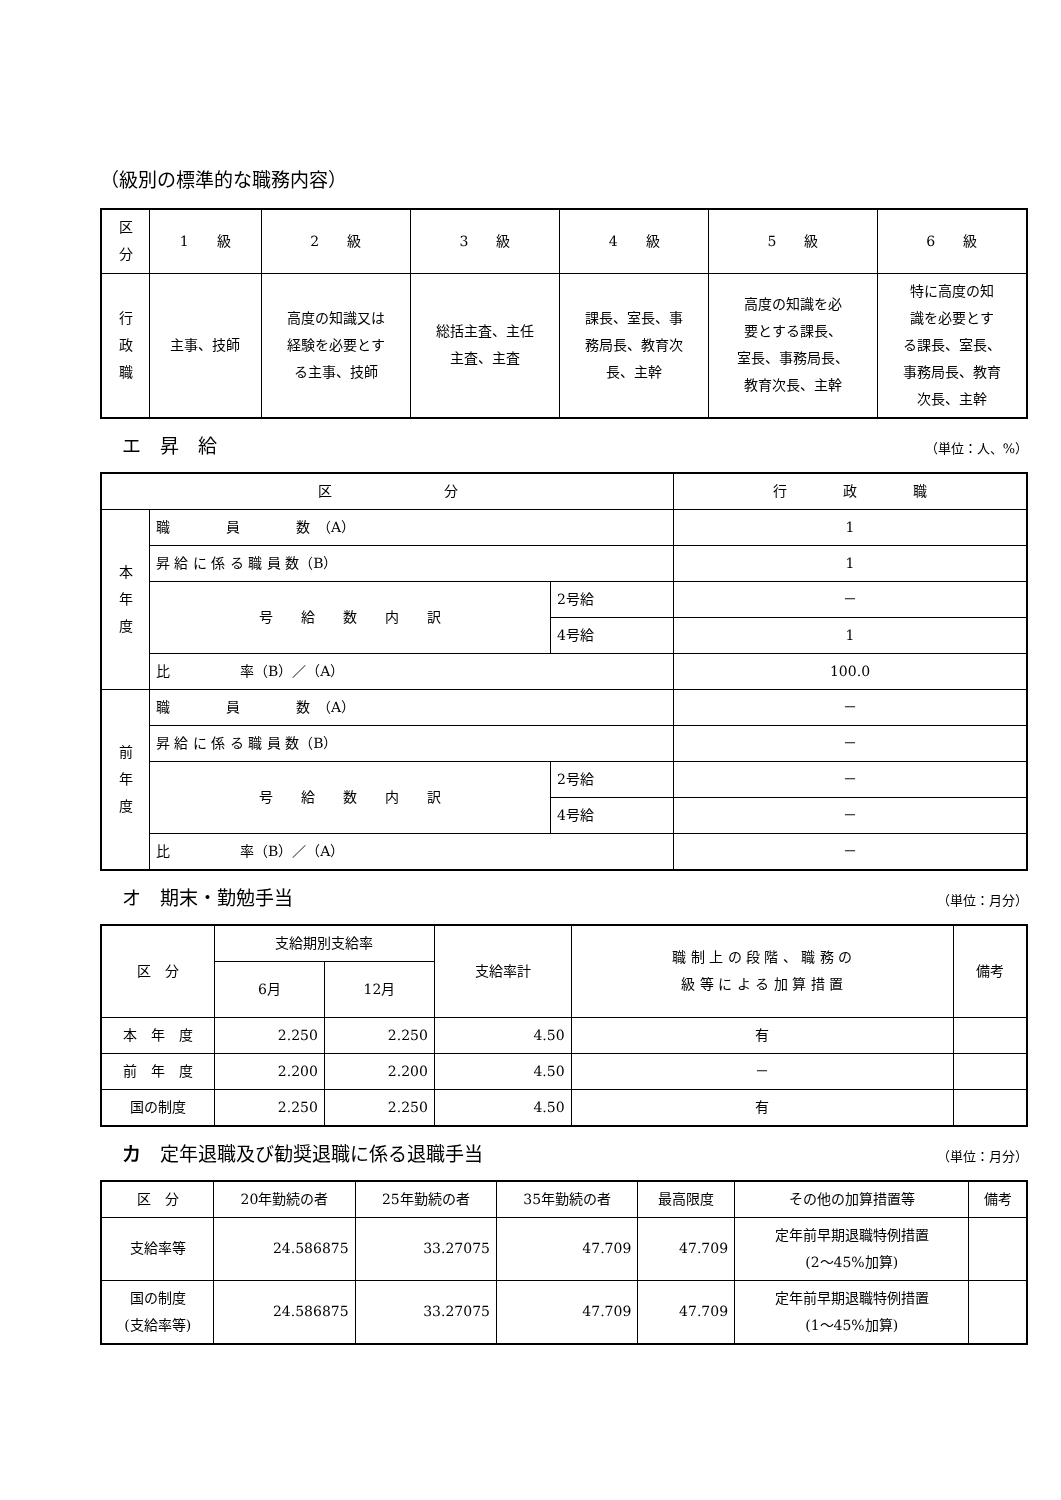（級別の標準的な職務内容）
| 区 分 | 1 級 | 2 級 | 3 級 | 4 級 | 5 級 | 6 級 |
| --- | --- | --- | --- | --- | --- | --- |
| 行 政 職 | 主事、技師 | 高度の知識又は 経験を必要とす る主事、技師 | 総括主査、主任 主査、主査 | 課長、室長、事 務局長、教育次 長、主幹 | 高度の知識を必 要とする課長、 室長、事務局長、 教育次長、主幹 | 特に高度の知 識を必要とす る課長、室長、 事務局長、教育 次長、主幹 |
エ　昇　給 （単位：人、%）
| 区 分 | | | 行 政 職 |
| --- | --- | --- | --- |
| 本 年 度 | 職 員 数 （A） | | 1 |
| | 昇 給 に 係 る 職 員 数（B） | | 1 |
| | 号 給 数 内 訳 | 2号給 | － |
| | | 4号給 | 1 |
| | 比 率（B）／（A） | | 100.0 |
| 前 年 度 | 職 員 数 （A） | | － |
| | 昇 給 に 係 る 職 員 数（B） | | － |
| | 号 給 数 内 訳 | 2号給 | － |
| | | 4号給 | － |
| | 比 率（B）／（A） | | － |
オ　期末・勤勉手当 （単位：月分）
| 区 分 | 支給期別支給率 | | 支給率計 | 職 制 上 の 段 階 、 職 務 の 級 等 に よ る 加 算 措 置 | 備考 |
| --- | --- | --- | --- | --- | --- |
| | 6月 | 12月 | | | |
| 本 年 度 | 2.250 | 2.250 | 4.50 | 有 | |
| 前 年 度 | 2.200 | 2.200 | 4.50 | － | |
| 国の制度 | 2.250 | 2.250 | 4.50 | 有 | |
カ　定年退職及び勧奨退職に係る退職手当 （単位：月分）
| 区 分 | 20年勤続の者 | 25年勤続の者 | 35年勤続の者 | 最高限度 | その他の加算措置等 | 備考 |
| --- | --- | --- | --- | --- | --- | --- |
| 支給率等 | 24.586875 | 33.27075 | 47.709 | 47.709 | 定年前早期退職特例措置 (2～45%加算) | |
| 国の制度 (支給率等) | 24.586875 | 33.27075 | 47.709 | 47.709 | 定年前早期退職特例措置 (1～45%加算) | |